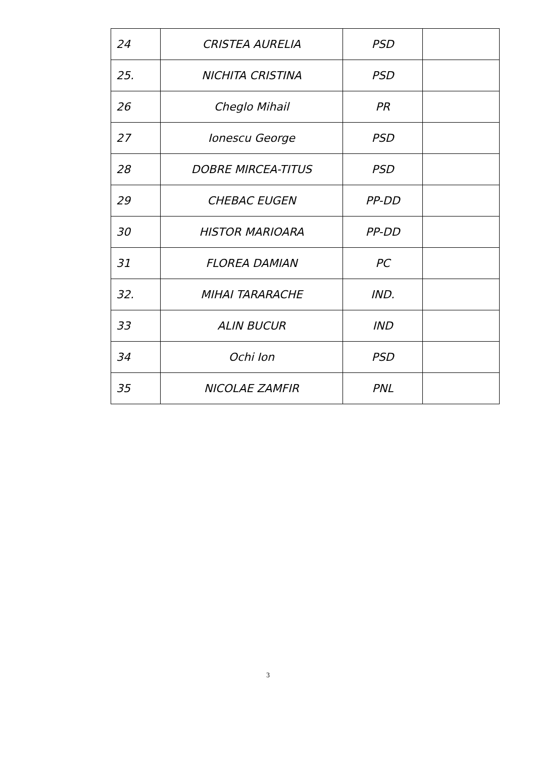| 24 | CRISTEA AURELIA | PSD | |
| 25. | NICHITA CRISTINA | PSD | |
| 26 | Cheglo Mihail | PR | |
| 27 | Ionescu George | PSD | |
| 28 | DOBRE MIRCEA-TITUS | PSD | |
| 29 | CHEBAC EUGEN | PP-DD | |
| 30 | HISTOR MARIOARA | PP-DD | |
| 31 | FLOREA DAMIAN | PC | |
| 32. | MIHAI TARARACHE | IND. | |
| 33 | ALIN BUCUR | IND | |
| 34 | Ochi Ion | PSD | |
| 35 | NICOLAE ZAMFIR | PNL | |
3